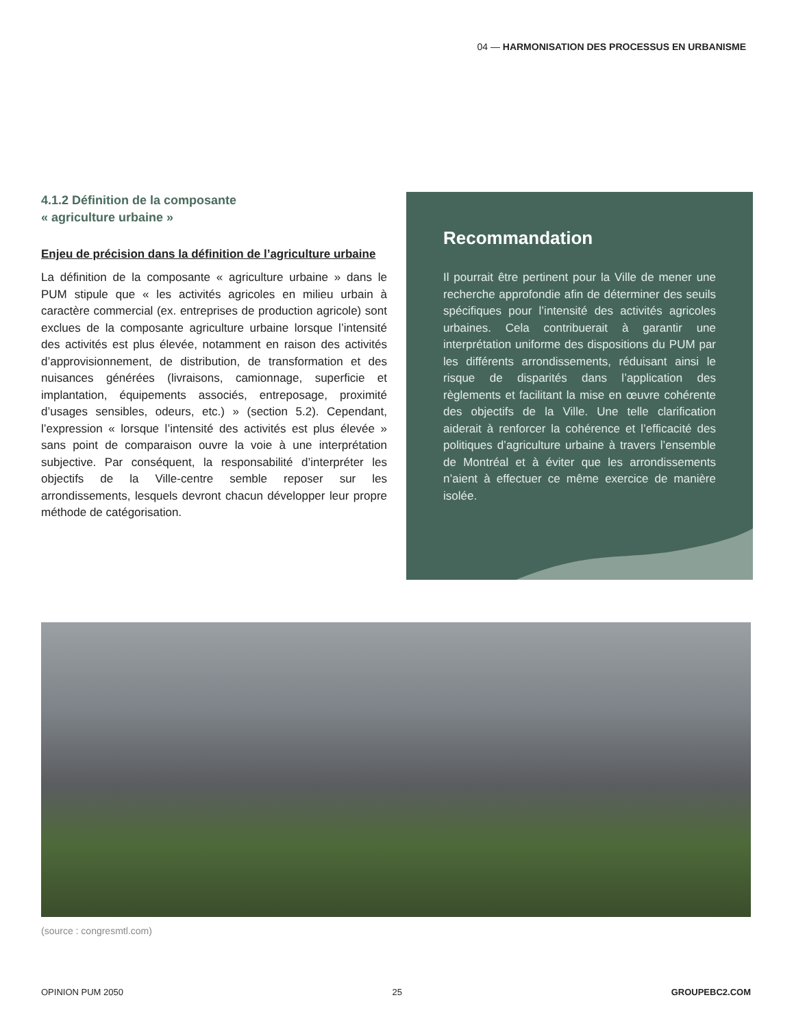04 — HARMONISATION DES PROCESSUS EN URBANISME
4.1.2 Définition de la composante
« agriculture urbaine »
Enjeu de précision dans la définition de l’agriculture urbaine
La définition de la composante « agriculture urbaine » dans le PUM stipule que « les activités agricoles en milieu urbain à caractère commercial (ex. entreprises de production agricole) sont exclues de la composante agriculture urbaine lorsque l’intensité des activités est plus élevée, notamment en raison des activités d’approvisionnement, de distribution, de transformation et des nuisances générées (livraisons, camionnage, superficie et implantation, équipements associés, entreposage, proximité d’usages sensibles, odeurs, etc.) » (section 5.2). Cependant, l’expression « lorsque l’intensité des activités est plus élevée » sans point de comparaison ouvre la voie à une interprétation subjective. Par conséquent, la responsabilité d’interpréter les objectifs de la Ville-centre semble reposer sur les arrondissements, lesquels devront chacun développer leur propre méthode de catégorisation.
Recommandation
Il pourrait être pertinent pour la Ville de mener une recherche approfondie afin de déterminer des seuils spécifiques pour l’intensité des activités agricoles urbaines. Cela contribuerait à garantir une interprétation uniforme des dispositions du PUM par les différents arrondissements, réduisant ainsi le risque de disparités dans l’application des règlements et facilitant la mise en œuvre cohérente des objectifs de la Ville. Une telle clarification aiderait à renforcer la cohérence et l’efficacité des politiques d’agriculture urbaine à travers l’ensemble de Montréal et à éviter que les arrondissements n’aient à effectuer ce même exercice de manière isolée.
(source : congresmtl.com)
OPINION PUM 2050 25 GROUPEBC2.COM